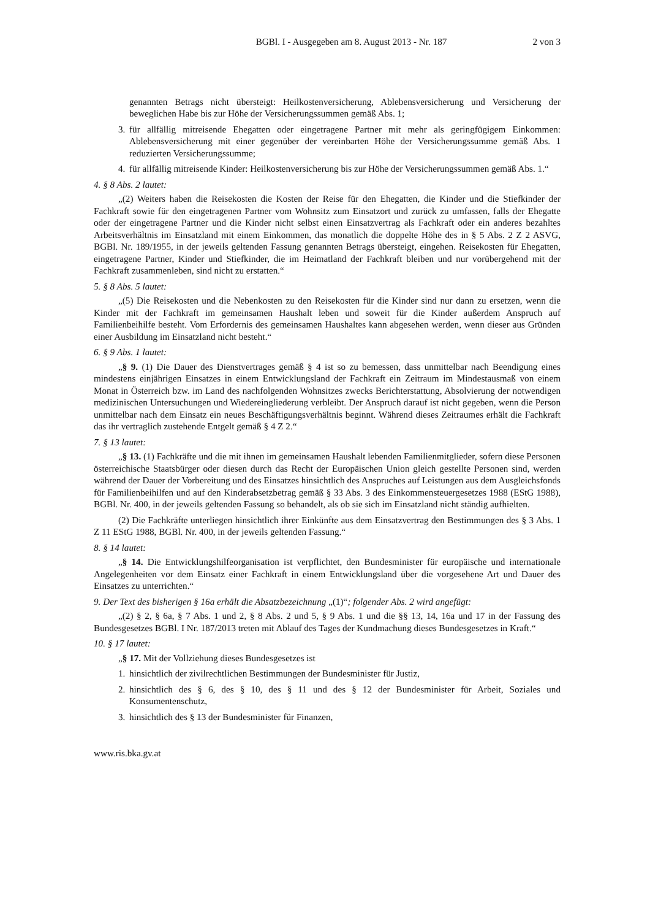BGBl. I - Ausgegeben am 8. August 2013 - Nr. 187 2 von 3
genannten Betrags nicht übersteigt: Heilkostenversicherung, Ablebensversicherung und Versicherung der beweglichen Habe bis zur Höhe der Versicherungssummen gemäß Abs. 1;
3. für allfällig mitreisende Ehegatten oder eingetragene Partner mit mehr als geringfügigem Einkommen: Ablebensversicherung mit einer gegenüber der vereinbarten Höhe der Versicherungssumme gemäß Abs. 1 reduzierten Versicherungssumme;
4. für allfällig mitreisende Kinder: Heilkostenversicherung bis zur Höhe der Versicherungssummen gemäß Abs. 1.“
4. § 8 Abs. 2 lautet:
„(2) Weiters haben die Reisekosten die Kosten der Reise für den Ehegatten, die Kinder und die Stiefkinder der Fachkraft sowie für den eingetragenen Partner vom Wohnsitz zum Einsatzort und zurück zu umfassen, falls der Ehegatte oder der eingetragene Partner und die Kinder nicht selbst einen Einsatzvertrag als Fachkraft oder ein anderes bezahltes Arbeitsverhältnis im Einsatzland mit einem Einkommen, das monatlich die doppelte Höhe des in § 5 Abs. 2 Z 2 ASVG, BGBl. Nr. 189/1955, in der jeweils geltenden Fassung genannten Betrags übersteigt, eingehen. Reisekosten für Ehegatten, eingetragene Partner, Kinder und Stiefkinder, die im Heimatland der Fachkraft bleiben und nur vorübergehend mit der Fachkraft zusammenleben, sind nicht zu erstatten.“
5. § 8 Abs. 5 lautet:
„(5) Die Reisekosten und die Nebenkosten zu den Reisekosten für die Kinder sind nur dann zu ersetzen, wenn die Kinder mit der Fachkraft im gemeinsamen Haushalt leben und soweit für die Kinder außerdem Anspruch auf Familienbeihilfe besteht. Vom Erfordernis des gemeinsamen Haushaltes kann abgesehen werden, wenn dieser aus Gründen einer Ausbildung im Einsatzland nicht besteht.“
6. § 9 Abs. 1 lautet:
„§ 9. (1) Die Dauer des Dienstvertrages gemäß § 4 ist so zu bemessen, dass unmittelbar nach Beendigung eines mindestens einjährigen Einsatzes in einem Entwicklungsland der Fachkraft ein Zeitraum im Mindestausmaß von einem Monat in Österreich bzw. im Land des nachfolgenden Wohnsitzes zwecks Berichterstattung, Absolvierung der notwendigen medizinischen Untersuchungen und Wiedereingliederung verbleibt. Der Anspruch darauf ist nicht gegeben, wenn die Person unmittelbar nach dem Einsatz ein neues Beschäftigungsverhältnis beginnt. Während dieses Zeitraumes erhält die Fachkraft das ihr vertraglich zustehende Entgelt gemäß § 4 Z 2.“
7. § 13 lautet:
„§ 13. (1) Fachkräfte und die mit ihnen im gemeinsamen Haushalt lebenden Familienmitglieder, sofern diese Personen österreichische Staatsbürger oder diesen durch das Recht der Europäischen Union gleich gestellte Personen sind, werden während der Dauer der Vorbereitung und des Einsatzes hinsichtlich des Anspruches auf Leistungen aus dem Ausgleichsfonds für Familienbeihilfen und auf den Kinderabsetzbetrag gemäß § 33 Abs. 3 des Einkommensteuergesetzes 1988 (EStG 1988), BGBl. Nr. 400, in der jeweils geltenden Fassung so behandelt, als ob sie sich im Einsatzland nicht ständig aufhielten.
(2) Die Fachkräfte unterliegen hinsichtlich ihrer Einkünfte aus dem Einsatzvertrag den Bestimmungen des § 3 Abs. 1 Z 11 EStG 1988, BGBl. Nr. 400, in der jeweils geltenden Fassung.“
8. § 14 lautet:
„§ 14. Die Entwicklungshilfeorganisation ist verpflichtet, den Bundesminister für europäische und internationale Angelegenheiten vor dem Einsatz einer Fachkraft in einem Entwicklungsland über die vorgesehene Art und Dauer des Einsatzes zu unterrichten.“
9. Der Text des bisherigen § 16a erhält die Absatzbezeichnung „(1)“; folgender Abs. 2 wird angefügt:
„(2) § 2, § 6a, § 7 Abs. 1 und 2, § 8 Abs. 2 und 5, § 9 Abs. 1 und die §§ 13, 14, 16a und 17 in der Fassung des Bundesgesetzes BGBl. I Nr. 187/2013 treten mit Ablauf des Tages der Kundmachung dieses Bundesgesetzes in Kraft.“
10. § 17 lautet:
„§ 17. Mit der Vollziehung dieses Bundesgesetzes ist
1. hinsichtlich der zivilrechtlichen Bestimmungen der Bundesminister für Justiz,
2. hinsichtlich des § 6, des § 10, des § 11 und des § 12 der Bundesminister für Arbeit, Soziales und Konsumentenschutz,
3. hinsichtlich des § 13 der Bundesminister für Finanzen,
www.ris.bka.gv.at